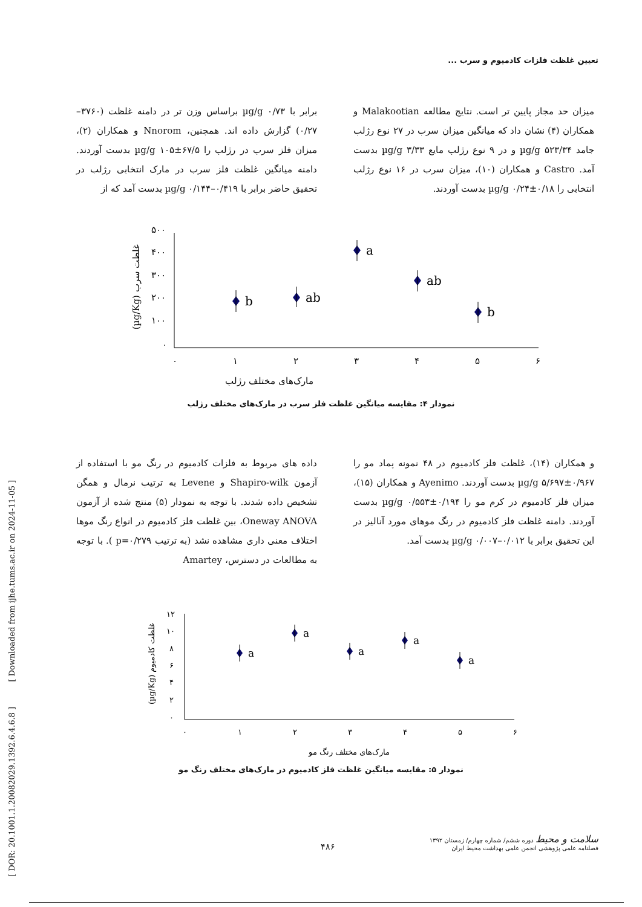تعیین غلظت فلزات کادمیوم و سرب ...
برابر با ۰/۷۳ µg/g براساس وزن تر در دامنه غلظت (۳۷۶۰– ۰/۲۷) گزارش داده اند. همچنین، Nnorom و همکاران (۲)، میزان فلز سرب در رژلب را ۶۷/۵±۱۰۵ µg/g بدست آوردند. دامنه میانگین غلظت فلز سرب در مارک انتخابی رژلب در تحقیق حاضر برابر با ۰/۴۱۹–۰/۱۴۴ µg/g بدست آمد که از
میزان حد مجاز پایین تر است. نتایج مطالعه Malakootian و همکاران (۴) نشان داد که میانگین میزان سرب در ۲۷ نوع رژلب جامد ۵۲۳/۳۴ µg/g و در ۹ نوع رژلب مایع ۳/۳۳ µg/g بدست آمد. Castro و همکاران (۱۰)، میزان سرب در ۱۶ نوع رژلب انتخابی را ۰/۱۸±۰/۲۴ µg/g بدست آوردند.
۵۰۰
۴۰۰
۳۰۰
۲۰۰
۱۰۰
۰
۰
۱
۲
۳
۴
۵
۶
b
ab
a
ab
b
مارک‌های مختلف رژلب
(µg/Kg) غلظت سرب
نمودار ۴: مقایسه میانگین غلظت فلز سرب در مارک‌های مختلف رژلب
داده های مربوط به فلزات کادمیوم در رنگ مو با استفاده از آزمون Shapiro-wilk و Levene به ترتیب نرمال و همگن تشخیص داده شدند. با توجه به نمودار (۵) منتج شده از آزمون Oneway ANOVA، بین غلظت فلز کادمیوم در انواع رنگ موها اختلاف معنی داری مشاهده نشد (به ترتیب p=۰/۲۷۹ ). با توجه به مطالعات در دسترس، Amartey
و همکاران (۱۴)، غلظت فلز کادمیوم در ۴۸ نمونه پماد مو را ۰/۹۶۷±۵/۶۹۷ µg/g بدست آوردند. Ayenimo و همکاران (۱۵)، میزان فلز کادمیوم در کرم مو را ۰/۱۹۴±۰/۵۵۳ µg/g بدست آوردند. دامنه غلظت فلز کادمیوم در رنگ موهای مورد آنالیز در این تحقیق برابر با ۰/۰۱۲–۰/۰۰۷ µg/g بدست آمد.
۱۲
۱۰
۸
۶
۴
۲
۰
۰
۱
۲
۳
۴
۵
۶
a
a
a
a
a
مارک‌های مختلف رنگ مو
(µg/Kg) غلظت کادمیوم
نمودار ۵: مقایسه میانگین غلظت فلز کادمیوم در مارک‌های مختلف رنگ مو
[ DOR: 20.1001.1.20082029.1392.6.4.6.8 ] [ Downloaded from ijhe.tums.ac.ir on 2024-11-05 ]
سلامت و محیط دوره ششم/ شماره چهارم/ زمستان ۱۳۹۲
فصلنامه علمی پژوهشی انجمن علمی بهداشت محیط ایران
۴۸۶